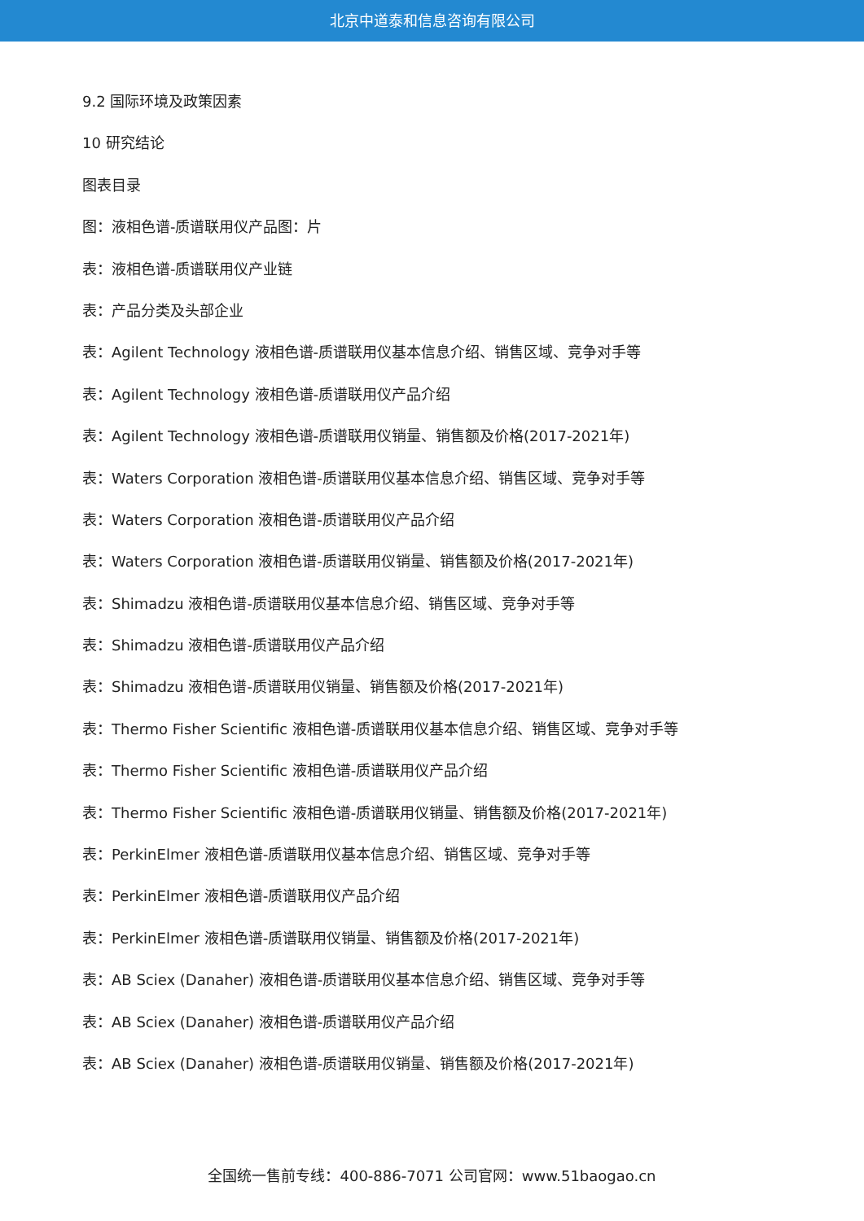北京中道泰和信息咨询有限公司
9.2 国际环境及政策因素
10 研究结论
图表目录
图：液相色谱-质谱联用仪产品图：片
表：液相色谱-质谱联用仪产业链
表：产品分类及头部企业
表：Agilent Technology 液相色谱-质谱联用仪基本信息介绍、销售区域、竞争对手等
表：Agilent Technology 液相色谱-质谱联用仪产品介绍
表：Agilent Technology 液相色谱-质谱联用仪销量、销售额及价格(2017-2021年)
表：Waters Corporation 液相色谱-质谱联用仪基本信息介绍、销售区域、竞争对手等
表：Waters Corporation 液相色谱-质谱联用仪产品介绍
表：Waters Corporation 液相色谱-质谱联用仪销量、销售额及价格(2017-2021年)
表：Shimadzu 液相色谱-质谱联用仪基本信息介绍、销售区域、竞争对手等
表：Shimadzu 液相色谱-质谱联用仪产品介绍
表：Shimadzu 液相色谱-质谱联用仪销量、销售额及价格(2017-2021年)
表：Thermo Fisher Scientific 液相色谱-质谱联用仪基本信息介绍、销售区域、竞争对手等
表：Thermo Fisher Scientific 液相色谱-质谱联用仪产品介绍
表：Thermo Fisher Scientific 液相色谱-质谱联用仪销量、销售额及价格(2017-2021年)
表：PerkinElmer 液相色谱-质谱联用仪基本信息介绍、销售区域、竞争对手等
表：PerkinElmer 液相色谱-质谱联用仪产品介绍
表：PerkinElmer 液相色谱-质谱联用仪销量、销售额及价格(2017-2021年)
表：AB Sciex (Danaher) 液相色谱-质谱联用仪基本信息介绍、销售区域、竞争对手等
表：AB Sciex (Danaher) 液相色谱-质谱联用仪产品介绍
表：AB Sciex (Danaher) 液相色谱-质谱联用仪销量、销售额及价格(2017-2021年)
全国统一售前专线：400-886-7071 公司官网：www.51baogao.cn